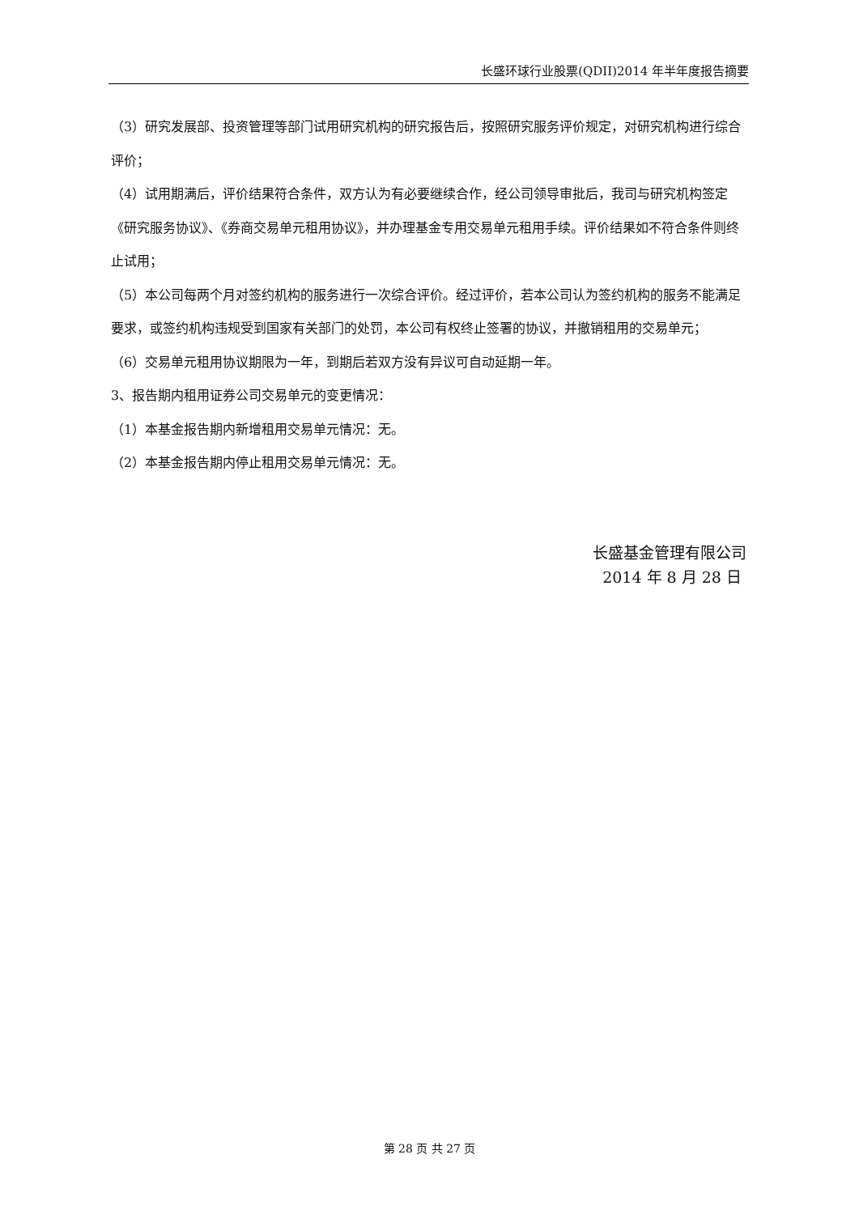长盛环球行业股票(QDII)2014 年半年度报告摘要
（3）研究发展部、投资管理等部门试用研究机构的研究报告后，按照研究服务评价规定，对研究机构进行综合评价；
（4）试用期满后，评价结果符合条件，双方认为有必要继续合作，经公司领导审批后，我司与研究机构签定《研究服务协议》、《券商交易单元租用协议》，并办理基金专用交易单元租用手续。评价结果如不符合条件则终止试用；
（5）本公司每两个月对签约机构的服务进行一次综合评价。经过评价，若本公司认为签约机构的服务不能满足要求，或签约机构违规受到国家有关部门的处罚，本公司有权终止签署的协议，并撤销租用的交易单元；
（6）交易单元租用协议期限为一年，到期后若双方没有异议可自动延期一年。
3、报告期内租用证券公司交易单元的变更情况：
（1）本基金报告期内新增租用交易单元情况：无。
（2）本基金报告期内停止租用交易单元情况：无。
长盛基金管理有限公司
2014 年 8 月 28 日
第 28 页 共 27 页